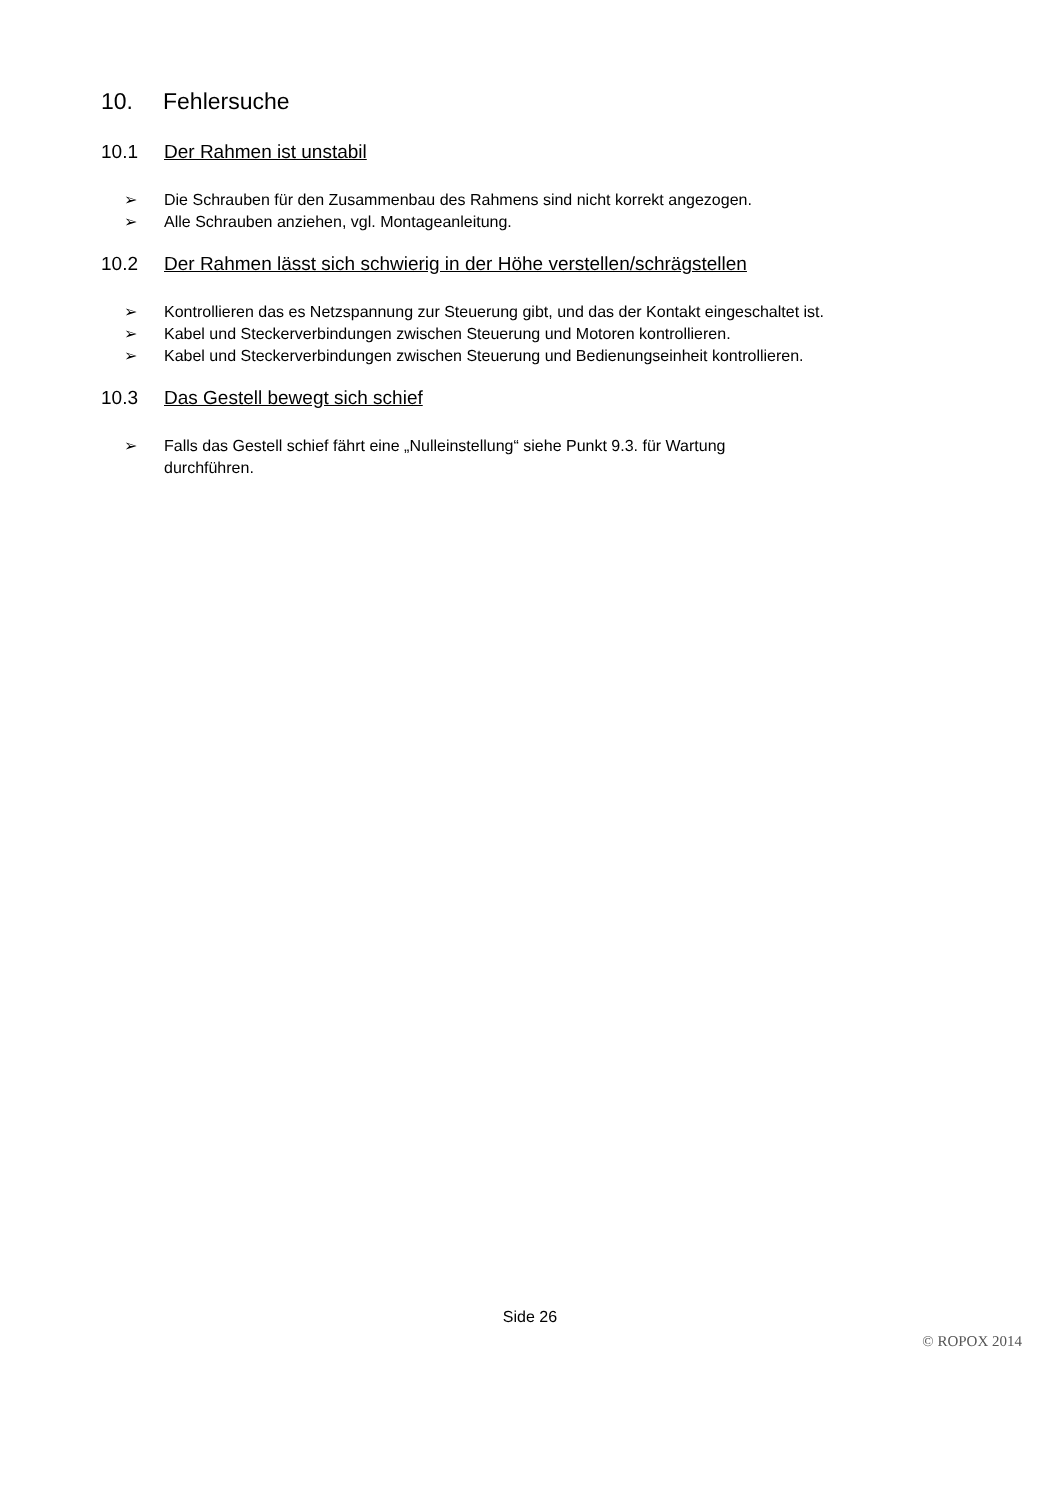10. Fehlersuche
10.1 Der Rahmen ist unstabil
➢ Die Schrauben für den Zusammenbau des Rahmens sind nicht korrekt angezogen.
➢ Alle Schrauben anziehen, vgl. Montageanleitung.
10.2 Der Rahmen lässt sich schwierig in der Höhe verstellen/schrägstellen
➢ Kontrollieren das es Netzspannung zur Steuerung gibt, und das der Kontakt eingeschaltet ist.
➢ Kabel und Steckerverbindungen zwischen Steuerung und Motoren kontrollieren.
➢ Kabel und Steckerverbindungen zwischen Steuerung und Bedienungseinheit kontrollieren.
10.3 Das Gestell bewegt sich schief
➢ Falls das Gestell schief fährt eine „Nulleinstellung“ siehe Punkt 9.3. für Wartung
durchführen.
Side 26
© ROPOX 2014